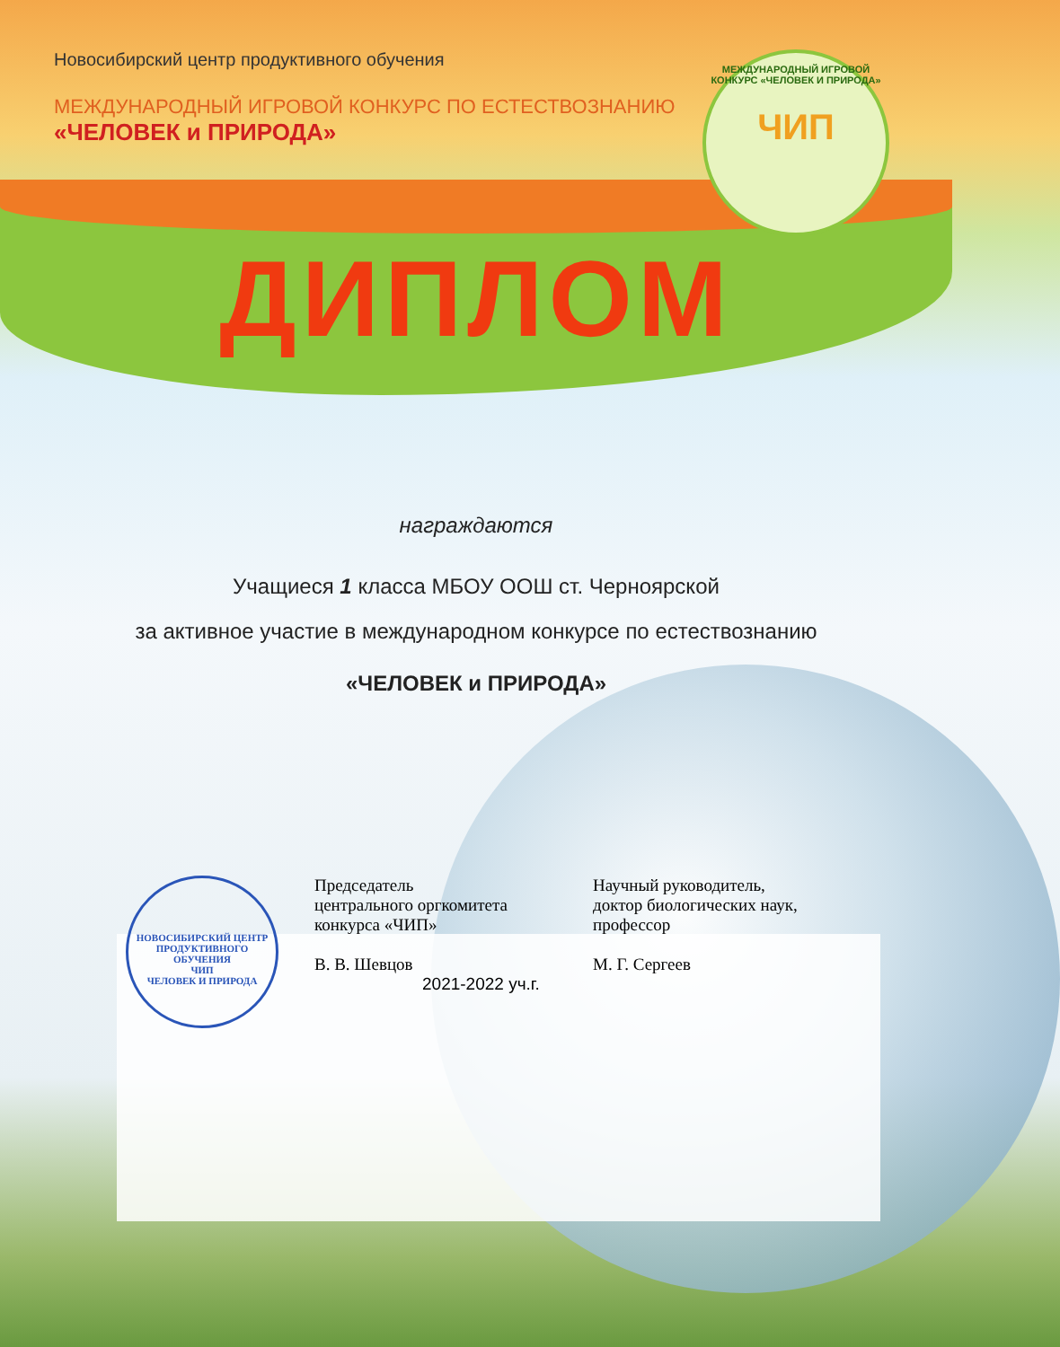Новосибирский центр продуктивного обучения
МЕЖДУНАРОДНЫЙ ИГРОВОЙ КОНКУРС ПО ЕСТЕСТВОЗНАНИЮ
«ЧЕЛОВЕК и ПРИРОДА»
МЕЖДУНАРОДНЫЙ ИГРОВОЙ КОНКУРС «ЧЕЛОВЕК И ПРИРОДА»
ЧИП
ДИПЛОМ
награждаются
Учащиеся 1 класса МБОУ ООШ ст. Черноярской
за активное участие в международном конкурсе по естествознанию
«ЧЕЛОВЕК и ПРИРОДА»
НОВОСИБИРСКИЙ ЦЕНТР ПРОДУКТИВНОГО ОБУЧЕНИЯ
ЧИП
ЧЕЛОВЕК И ПРИРОДА
Председатель
центрального оргкомитета
конкурса «ЧИП»
В. В. Шевцов
2021-2022 уч.г.
Научный руководитель,
доктор биологических наук,
профессор
М. Г. Сергеев